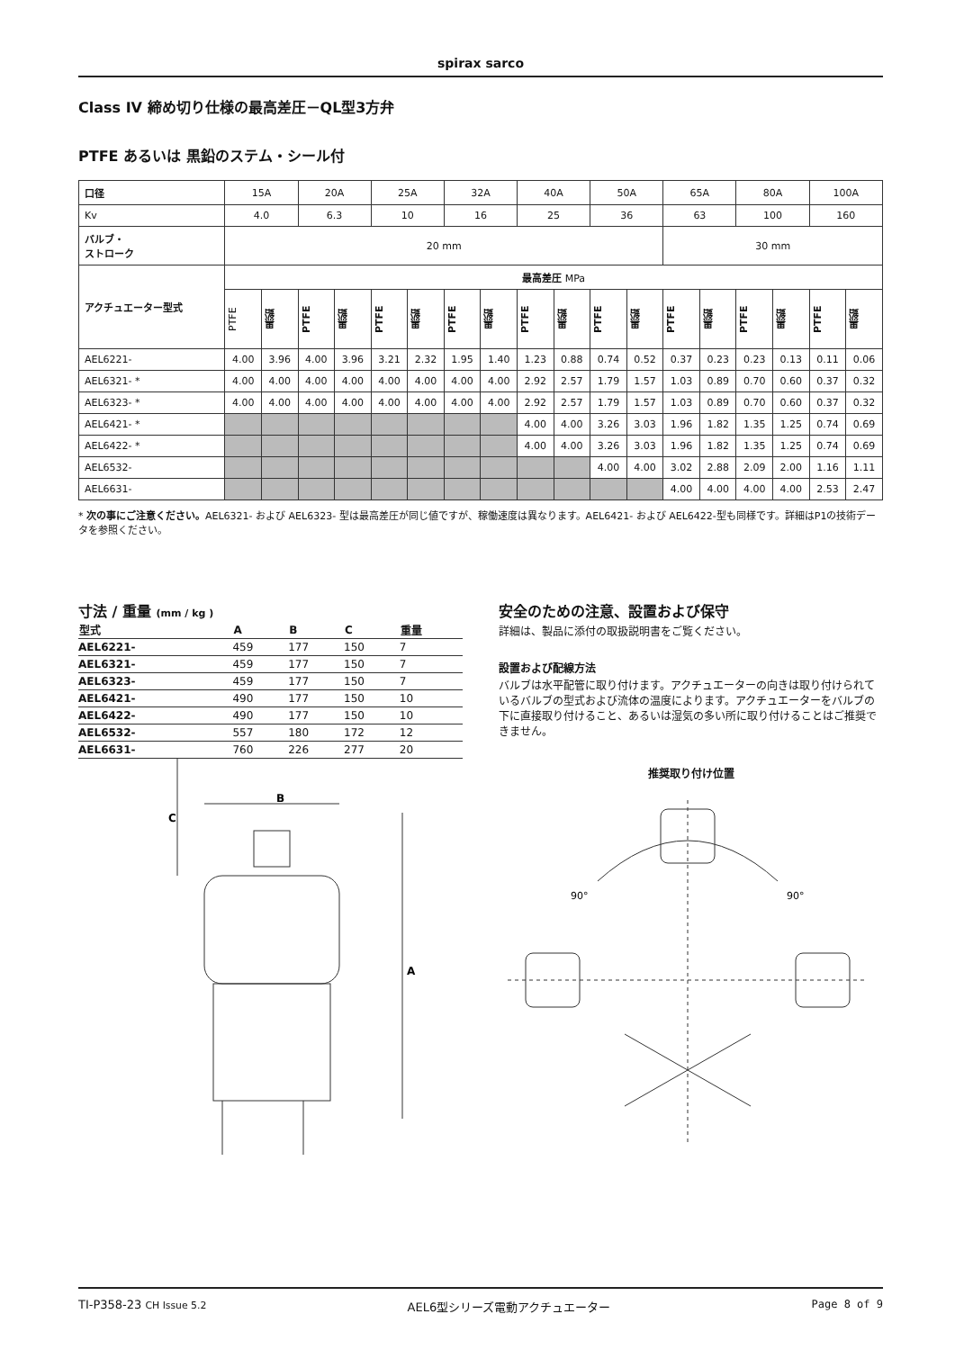spirax sarco
Class IV 締め切り仕様の最高差圧－QL型3方弁
PTFE あるいは 黒鉛のステム・シール付
| 口径 | 15A | | 20A | | 25A | | 32A | | 40A | | 50A | | 65A | | 80A | | 100A | |
| Kv | 4.0 | | 6.3 | | 10 | | 16 | | 25 | | 36 | | 63 | | 100 | | 160 | |
| バルブ・ ストローク | 20 mm | | | | | | | | | | | | 30 mm | | | | | |
| アクチュエーター型式 | 最高差圧 MPa | | | | | | | | | | | | | | | | | |
| | PTFE | 黒鉛 | PTFE | 黒鉛 | PTFE | 黒鉛 | PTFE | 黒鉛 | PTFE | 黒鉛 | PTFE | 黒鉛 | PTFE | 黒鉛 | PTFE | 黒鉛 | PTFE | 黒鉛 |
| AEL6221- | 4.00 | 3.96 | 4.00 | 3.96 | 3.21 | 2.32 | 1.95 | 1.40 | 1.23 | 0.88 | 0.74 | 0.52 | 0.37 | 0.23 | 0.23 | 0.13 | 0.11 | 0.06 |
| AEL6321- * | 4.00 | 4.00 | 4.00 | 4.00 | 4.00 | 4.00 | 4.00 | 4.00 | 2.92 | 2.57 | 1.79 | 1.57 | 1.03 | 0.89 | 0.70 | 0.60 | 0.37 | 0.32 |
| AEL6323- * | 4.00 | 4.00 | 4.00 | 4.00 | 4.00 | 4.00 | 4.00 | 4.00 | 2.92 | 2.57 | 1.79 | 1.57 | 1.03 | 0.89 | 0.70 | 0.60 | 0.37 | 0.32 |
| AEL6421- * | | | | | | | | | 4.00 | 4.00 | 3.26 | 3.03 | 1.96 | 1.82 | 1.35 | 1.25 | 0.74 | 0.69 |
| AEL6422- * | | | | | | | | | 4.00 | 4.00 | 3.26 | 3.03 | 1.96 | 1.82 | 1.35 | 1.25 | 0.74 | 0.69 |
| AEL6532- | | | | | | | | | | | 4.00 | 4.00 | 3.02 | 2.88 | 2.09 | 2.00 | 1.16 | 1.11 |
| AEL6631- | | | | | | | | | | | | | 4.00 | 4.00 | 4.00 | 4.00 | 2.53 | 2.47 |
* 次の事にご注意ください。AEL6321- および AEL6323- 型は最高差圧が同じ値ですが、稼働速度は異なります。AEL6421- および AEL6422-型も同様です。詳細はP1の技術データを参照ください。
寸法 / 重量 (mm / kg )
| 型式 | A | B | C | 重量 |
| --- | --- | --- | --- | --- |
| AEL6221- | 459 | 177 | 150 | 7 |
| AEL6321- | 459 | 177 | 150 | 7 |
| AEL6323- | 459 | 177 | 150 | 7 |
| AEL6421- | 490 | 177 | 150 | 10 |
| AEL6422- | 490 | 177 | 150 | 10 |
| AEL6532- | 557 | 180 | 172 | 12 |
| AEL6631- | 760 | 226 | 277 | 20 |
B
A
C
安全のための注意、設置および保守
詳細は、製品に添付の取扱説明書をご覧ください。
設置および配線方法
バルブは水平配管に取り付けます。アクチュエーターの向きは取り付けられているバルブの型式および流体の温度によります。アクチュエーターをバルブの下に直接取り付けること、あるいは湿気の多い所に取り付けることはご推奨できません。
推奨取り付け位置
90°
90°
TI-P358-23 CH Issue 5.2 AEL6型シリーズ電動アクチュエーター Page 8 of 9